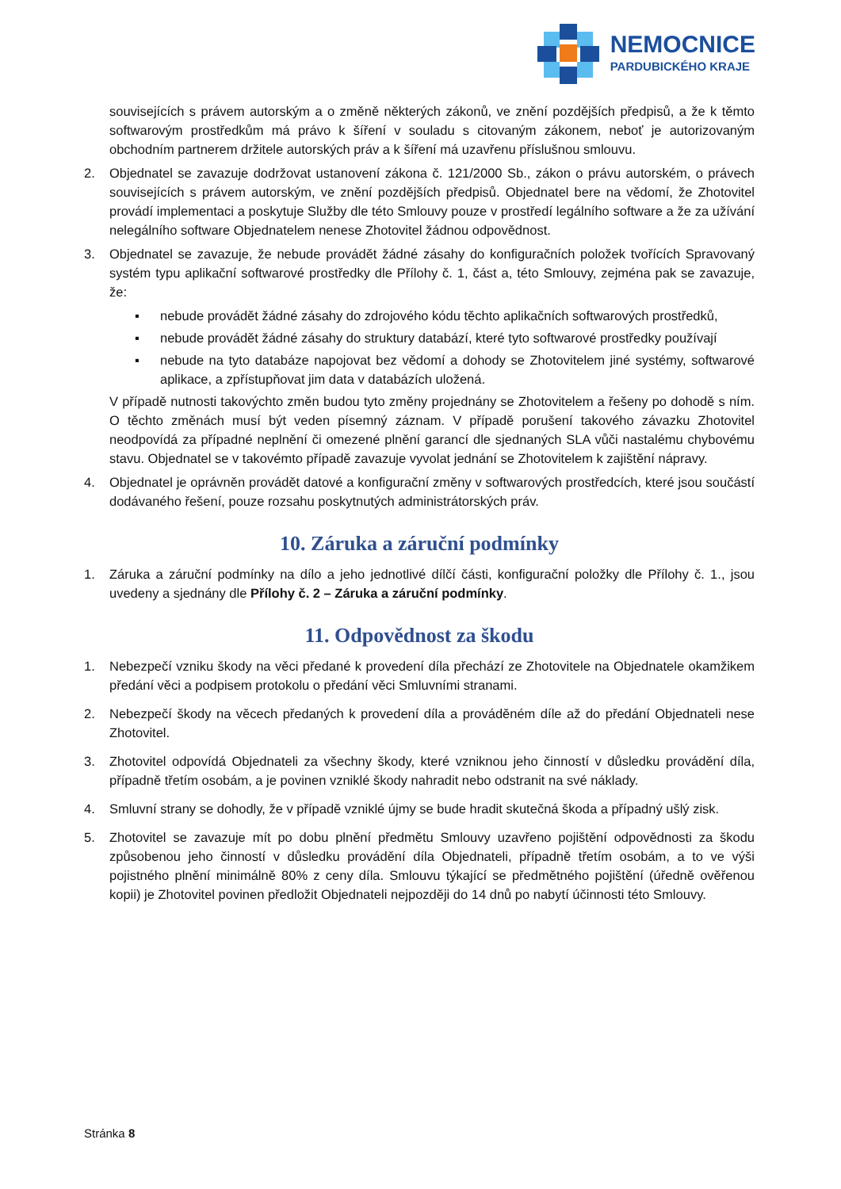NEMOCNICE
PARDUBICKÉHO KRAJE
souvisejících s právem autorským a o změně některých zákonů, ve znění pozdějších předpisů, a že k těmto softwarovým prostředkům má právo k šíření v souladu s citovaným zákonem, neboť je autorizovaným obchodním partnerem držitele autorských práv a k šíření má uzavřenu příslušnou smlouvu.
2. Objednatel se zavazuje dodržovat ustanovení zákona č. 121/2000 Sb., zákon o právu autorském, o právech souvisejících s právem autorským, ve znění pozdějších předpisů. Objednatel bere na vědomí, že Zhotovitel provádí implementaci a poskytuje Služby dle této Smlouvy pouze v prostředí legálního software a že za užívání nelegálního software Objednatelem nenese Zhotovitel žádnou odpovědnost.
3. Objednatel se zavazuje, že nebude provádět žádné zásahy do konfiguračních položek tvořících Spravovaný systém typu aplikační softwarové prostředky dle Přílohy č. 1, část a, této Smlouvy, zejména pak se zavazuje, že:
▪ nebude provádět žádné zásahy do zdrojového kódu těchto aplikačních softwarových prostředků,
▪ nebude provádět žádné zásahy do struktury databází, které tyto softwarové prostředky používají
▪ nebude na tyto databáze napojovat bez vědomí a dohody se Zhotovitelem jiné systémy, softwarové aplikace, a zpřístupňovat jim data v databázích uložená.
V případě nutnosti takovýchto změn budou tyto změny projednány se Zhotovitelem a řešeny po dohodě s ním. O těchto změnách musí být veden písemný záznam. V případě porušení takového závazku Zhotovitel neodpovídá za případné neplnění či omezené plnění garancí dle sjednaných SLA vůči nastalému chybovému stavu. Objednatel se v takovémto případě zavazuje vyvolat jednání se Zhotovitelem k zajištění nápravy.
4. Objednatel je oprávněn provádět datové a konfigurační změny v softwarových prostředcích, které jsou součástí dodávaného řešení, pouze rozsahu poskytnutých administrátorských práv.
10. Záruka a záruční podmínky
1. Záruka a záruční podmínky na dílo a jeho jednotlivé dílčí části, konfigurační položky dle Přílohy č. 1., jsou uvedeny a sjednány dle Přílohy č. 2 – Záruka a záruční podmínky.
11. Odpovědnost za škodu
1. Nebezpečí vzniku škody na věci předané k provedení díla přechází ze Zhotovitele na Objednatele okamžikem předání věci a podpisem protokolu o předání věci Smluvními stranami.
2. Nebezpečí škody na věcech předaných k provedení díla a prováděném díle až do předání Objednateli nese Zhotovitel.
3. Zhotovitel odpovídá Objednateli za všechny škody, které vzniknou jeho činností v důsledku provádění díla, případně třetím osobám, a je povinen vzniklé škody nahradit nebo odstranit na své náklady.
4. Smluvní strany se dohodly, že v případě vzniklé újmy se bude hradit skutečná škoda a případný ušlý zisk.
5. Zhotovitel se zavazuje mít po dobu plnění předmětu Smlouvy uzavřeno pojištění odpovědnosti za škodu způsobenou jeho činností v důsledku provádění díla Objednateli, případně třetím osobám, a to ve výši pojistného plnění minimálně 80% z ceny díla. Smlouvu týkající se předmětného pojištění (úředně ověřenou kopii) je Zhotovitel povinen předložit Objednateli nejpozději do 14 dnů po nabytí účinnosti této Smlouvy.
Stránka 8